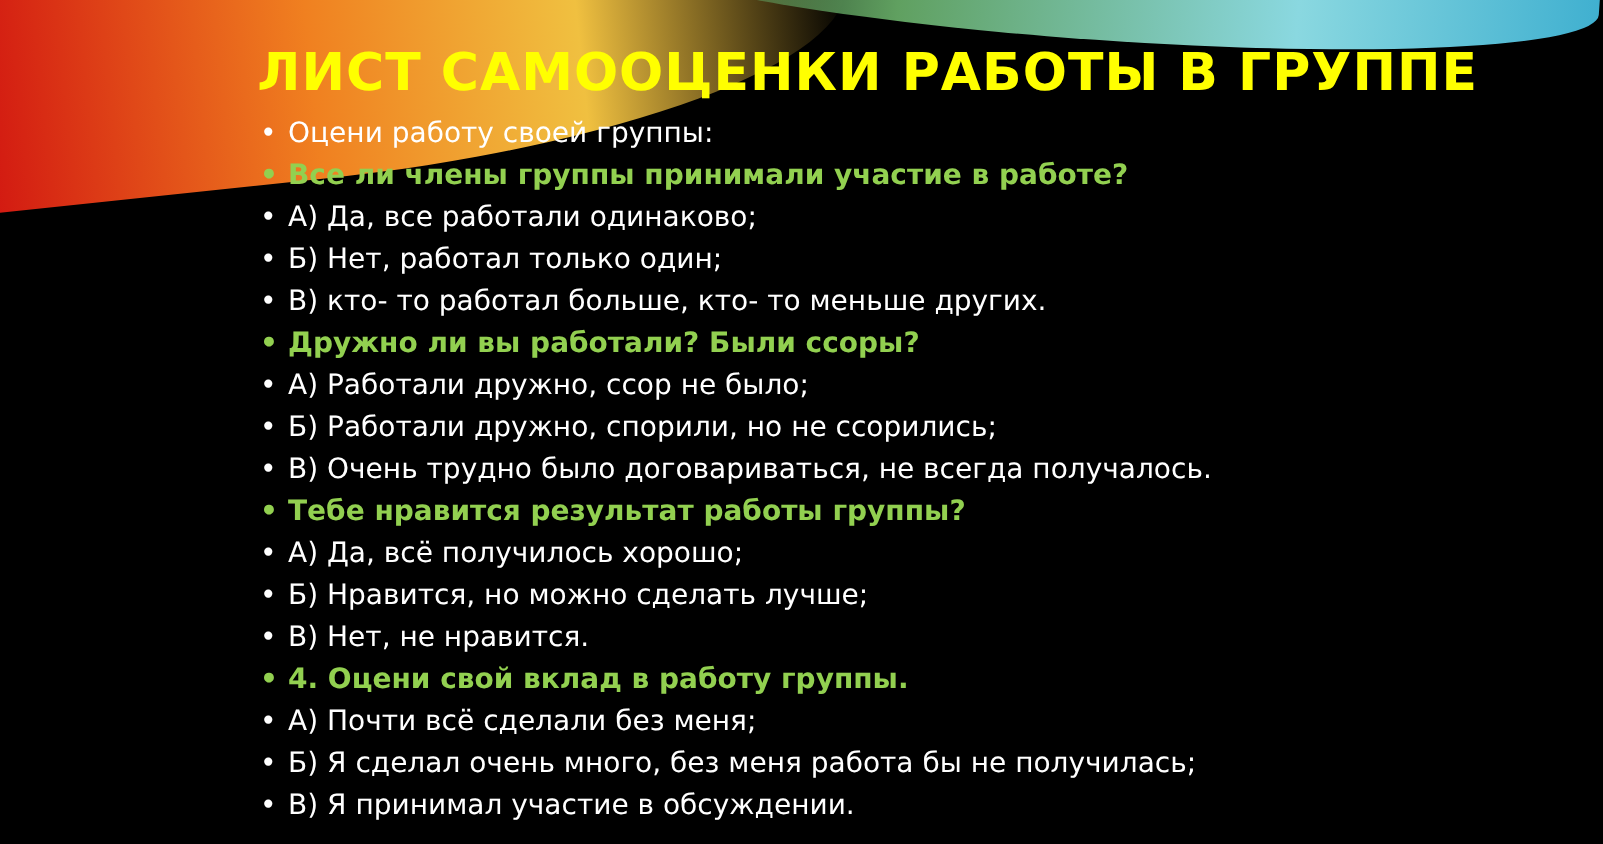ЛИСТ САМООЦЕНКИ РАБОТЫ В ГРУППЕ
• Оцени работу своей группы:
• Все ли члены группы принимали участие в работе?
• А) Да, все работали одинаково;
• Б) Нет, работал только один;
• В) кто- то работал больше, кто- то меньше других.
• Дружно ли вы работали? Были ссоры?
• А) Работали дружно, ссор не было;
• Б) Работали дружно, спорили, но не ссорились;
• В) Очень трудно было договариваться, не всегда получалось.
• Тебе нравится результат работы группы?
• А) Да, всё получилось хорошо;
• Б) Нравится, но можно сделать лучше;
• В) Нет, не нравится.
• 4. Оцени свой вклад в работу группы.
• А) Почти всё сделали без меня;
• Б) Я сделал очень много, без меня работа бы не получилась;
• В) Я принимал участие в обсуждении.